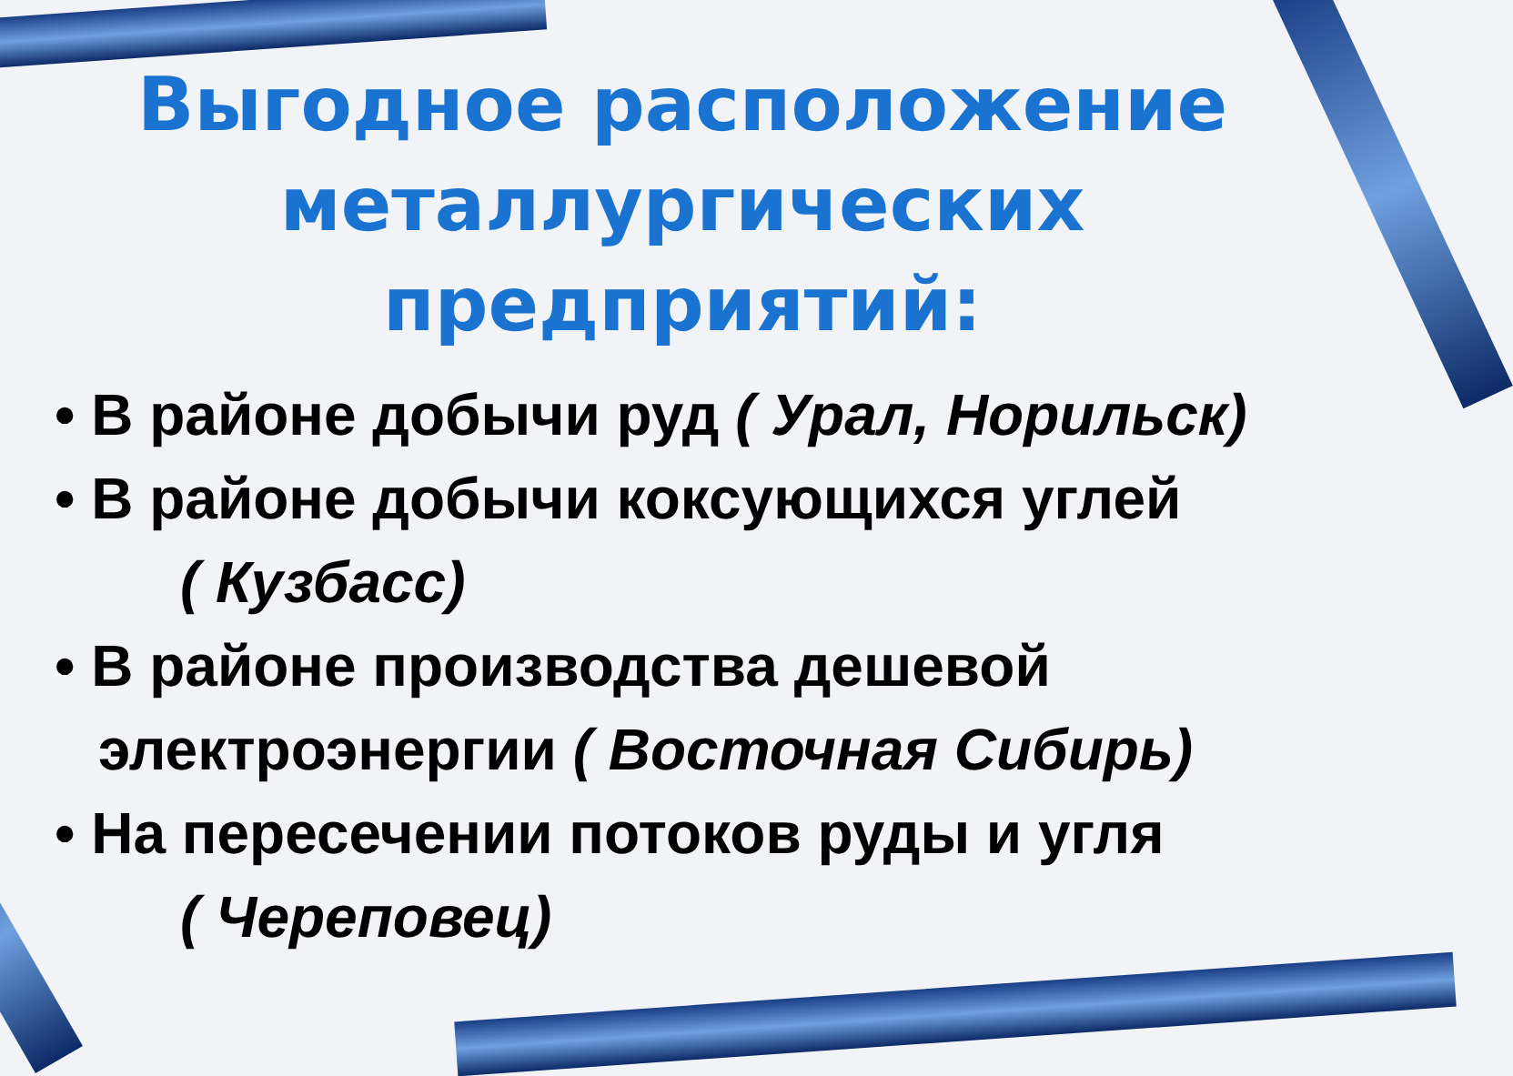Выгодное расположение
металлургических
предприятий:
• В районе добычи руд ( Урал, Норильск)
• В районе добычи коксующихся углей
( Кузбасс)
• В районе производства дешевой электроэнергии ( Восточная Сибирь)
• На пересечении потоков руды и угля
( Череповец)